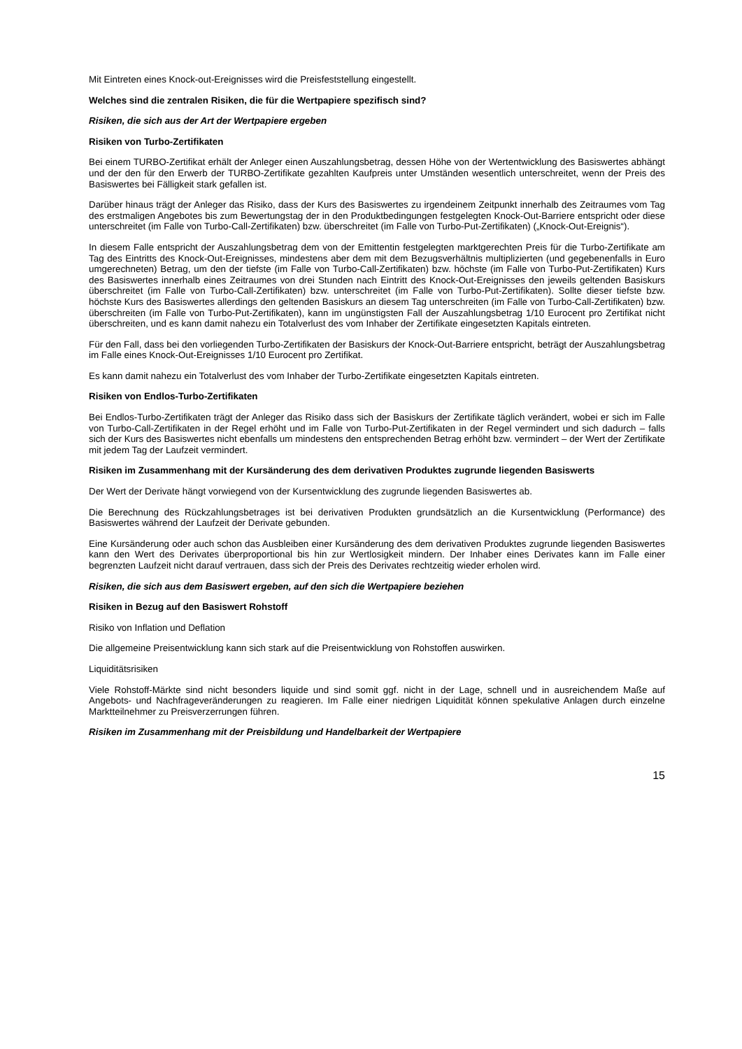Mit Eintreten eines Knock-out-Ereignisses wird die Preisfeststellung eingestellt.
Welches sind die zentralen Risiken, die für die Wertpapiere spezifisch sind?
Risiken, die sich aus der Art der Wertpapiere ergeben
Risiken von Turbo-Zertifikaten
Bei einem TURBO-Zertifikat erhält der Anleger einen Auszahlungsbetrag, dessen Höhe von der Wertentwicklung des Basiswertes abhängt und der den für den Erwerb der TURBO-Zertifikate gezahlten Kaufpreis unter Umständen wesentlich unterschreitet, wenn der Preis des Basiswertes bei Fälligkeit stark gefallen ist.
Darüber hinaus trägt der Anleger das Risiko, dass der Kurs des Basiswertes zu irgendeinem Zeitpunkt innerhalb des Zeitraumes vom Tag des erstmaligen Angebotes bis zum Bewertungstag der in den Produktbedingungen festgelegten Knock-Out-Barriere entspricht oder diese unterschreitet (im Falle von Turbo-Call-Zertifikaten) bzw. überschreitet (im Falle von Turbo-Put-Zertifikaten) („Knock-Out-Ereignis“).
In diesem Falle entspricht der Auszahlungsbetrag dem von der Emittentin festgelegten marktgerechten Preis für die Turbo-Zertifikate am Tag des Eintritts des Knock-Out-Ereignisses, mindestens aber dem mit dem Bezugsverhältnis multiplizierten (und gegebenenfalls in Euro umgerechneten) Betrag, um den der tiefste (im Falle von Turbo-Call-Zertifikaten) bzw. höchste (im Falle von Turbo-Put-Zertifikaten) Kurs des Basiswertes innerhalb eines Zeitraumes von drei Stunden nach Eintritt des Knock-Out-Ereignisses den jeweils geltenden Basiskurs überschreitet (im Falle von Turbo-Call-Zertifikaten) bzw. unterschreitet (im Falle von Turbo-Put-Zertifikaten). Sollte dieser tiefste bzw. höchste Kurs des Basiswertes allerdings den geltenden Basiskurs an diesem Tag unterschreiten (im Falle von Turbo-Call-Zertifikaten) bzw. überschreiten (im Falle von Turbo-Put-Zertifikaten), kann im ungünstigsten Fall der Auszahlungsbetrag 1/10 Eurocent pro Zertifikat nicht überschreiten, und es kann damit nahezu ein Totalverlust des vom Inhaber der Zertifikate eingesetzten Kapitals eintreten.
Für den Fall, dass bei den vorliegenden Turbo-Zertifikaten der Basiskurs der Knock-Out-Barriere entspricht, beträgt der Auszahlungsbetrag im Falle eines Knock-Out-Ereignisses 1/10 Eurocent pro Zertifikat.
Es kann damit nahezu ein Totalverlust des vom Inhaber der Turbo-Zertifikate eingesetzten Kapitals eintreten.
Risiken von Endlos-Turbo-Zertifikaten
Bei Endlos-Turbo-Zertifikaten trägt der Anleger das Risiko dass sich der Basiskurs der Zertifikate täglich verändert, wobei er sich im Falle von Turbo-Call-Zertifikaten in der Regel erhöht und im Falle von Turbo-Put-Zertifikaten in der Regel vermindert und sich dadurch – falls sich der Kurs des Basiswertes nicht ebenfalls um mindestens den entsprechenden Betrag erhöht bzw. vermindert – der Wert der Zertifikate mit jedem Tag der Laufzeit vermindert.
Risiken im Zusammenhang mit der Kursänderung des dem derivativen Produktes zugrunde liegenden Basiswerts
Der Wert der Derivate hängt vorwiegend von der Kursentwicklung des zugrunde liegenden Basiswertes ab.
Die Berechnung des Rückzahlungsbetrages ist bei derivativen Produkten grundsätzlich an die Kursentwicklung (Performance) des Basiswertes während der Laufzeit der Derivate gebunden.
Eine Kursänderung oder auch schon das Ausbleiben einer Kursänderung des dem derivativen Produktes zugrunde liegenden Basiswertes kann den Wert des Derivates überproportional bis hin zur Wertlosigkeit mindern. Der Inhaber eines Derivates kann im Falle einer begrenzten Laufzeit nicht darauf vertrauen, dass sich der Preis des Derivates rechtzeitig wieder erholen wird.
Risiken, die sich aus dem Basiswert ergeben, auf den sich die Wertpapiere beziehen
Risiken in Bezug auf den Basiswert Rohstoff
Risiko von Inflation und Deflation
Die allgemeine Preisentwicklung kann sich stark auf die Preisentwicklung von Rohstoffen auswirken.
Liquiditätsrisiken
Viele Rohstoff-Märkte sind nicht besonders liquide und sind somit ggf. nicht in der Lage, schnell und in ausreichendem Maße auf Angebots- und Nachfrageveränderungen zu reagieren. Im Falle einer niedrigen Liquidität können spekulative Anlagen durch einzelne Marktteilnehmer zu Preisverzerrungen führen.
Risiken im Zusammenhang mit der Preisbildung und Handelbarkeit der Wertpapiere
15